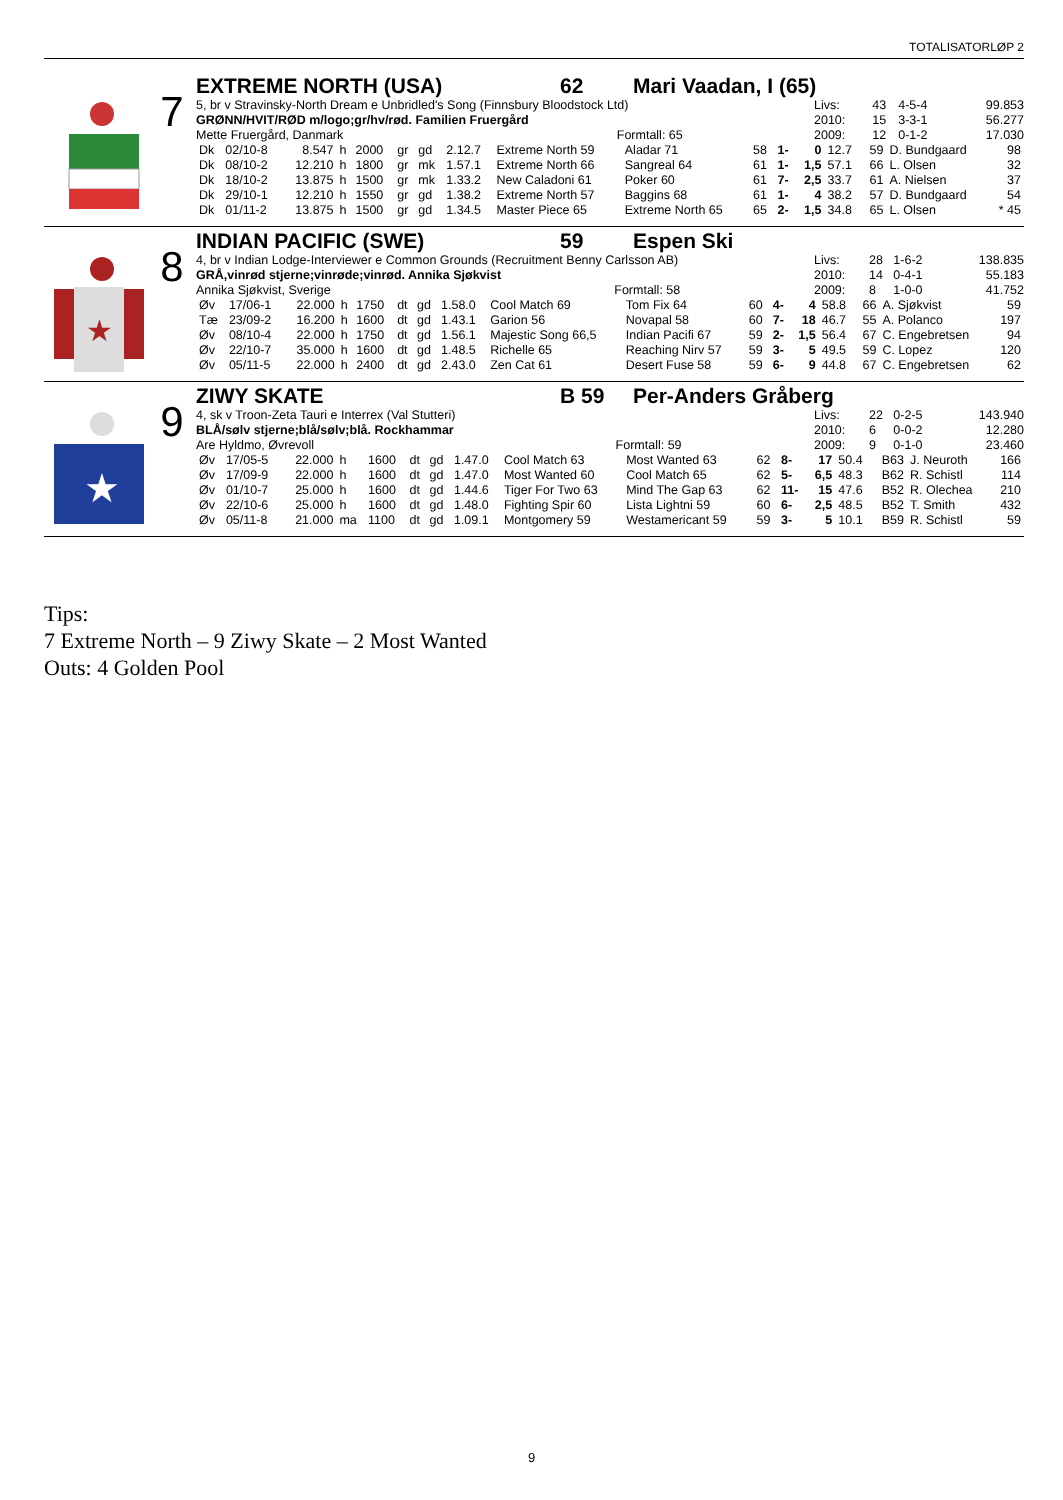TOTALISATORLØP 2
7
EXTREME NORTH (USA) 62 Mari Vaadan, I (65)
5, br v Stravinsky-North Dream e Unbridled's Song (Finnsbury Bloodstock Ltd)
GRØNN/HVIT/RØD m/logo;gr/hv/rød. Familien Fruergård
Mette Fruergård, Danmark Formtall: 65
| Livs: | 43 | 4-5-4 | 99.853 |
| 2010: | 15 | 3-3-1 | 56.277 |
| 2009: | 12 | 0-1-2 | 17.030 |
| Dk | 02/10-8 | 8.547 | h | 2000 | gr | gd | 2.12.7 | Extreme North 59 | Aladar 71 | 58 | 1- | 0 | 12.7 | 59 | D. Bundgaard | 98 |
| Dk | 08/10-2 | 12.210 | h | 1800 | gr | mk | 1.57.1 | Extreme North 66 | Sangreal 64 | 61 | 1- | 1,5 | 57.1 | 66 | L. Olsen | 32 |
| Dk | 18/10-2 | 13.875 | h | 1500 | gr | mk | 1.33.2 | New Caladoni 61 | Poker 60 | 61 | 7- | 2,5 | 33.7 | 61 | A. Nielsen | 37 |
| Dk | 29/10-1 | 12.210 | h | 1550 | gr | gd | 1.38.2 | Extreme North 57 | Baggins 68 | 61 | 1- | 4 | 38.2 | 57 | D. Bundgaard | 54 |
| Dk | 01/11-2 | 13.875 | h | 1500 | gr | gd | 1.34.5 | Master Piece 65 | Extreme North 65 | 65 | 2- | 1,5 | 34.8 | 65 | L. Olsen | * 45 |
★
8
INDIAN PACIFIC (SWE) 59 Espen Ski
4, br v Indian Lodge-Interviewer e Common Grounds (Recruitment Benny Carlsson AB)
GRÅ,vinrød stjerne;vinrøde;vinrød. Annika Sjøkvist
Annika Sjøkvist, Sverige Formtall: 58
| Livs: | 28 | 1-6-2 | 138.835 |
| 2010: | 14 | 0-4-1 | 55.183 |
| 2009: | 8 | 1-0-0 | 41.752 |
| Øv | 17/06-1 | 22.000 | h | 1750 | dt | gd | 1.58.0 | Cool Match 69 | Tom Fix 64 | 60 | 4- | 4 | 58.8 | 66 | A. Sjøkvist | 59 |
| Tæ | 23/09-2 | 16.200 | h | 1600 | dt | gd | 1.43.1 | Garion 56 | Novapal 58 | 60 | 7- | 18 | 46.7 | 55 | A. Polanco | 197 |
| Øv | 08/10-4 | 22.000 | h | 1750 | dt | gd | 1.56.1 | Majestic Song 66,5 | Indian Pacifi 67 | 59 | 2- | 1,5 | 56.4 | 67 | C. Engebretsen | 94 |
| Øv | 22/10-7 | 35.000 | h | 1600 | dt | gd | 1.48.5 | Richelle 65 | Reaching Nirv 57 | 59 | 3- | 5 | 49.5 | 59 | C. Lopez | 120 |
| Øv | 05/11-5 | 22.000 | h | 2400 | dt | gd | 2.43.0 | Zen Cat 61 | Desert Fuse 58 | 59 | 6- | 9 | 44.8 | 67 | C. Engebretsen | 62 |
★
9
ZIWY SKATE B 59 Per-Anders Gråberg
4, sk v Troon-Zeta Tauri e Interrex (Val Stutteri)
BLÅ/sølv stjerne;blå/sølv;blå. Rockhammar
Are Hyldmo, Øvrevoll Formtall: 59
| Livs: | 22 | 0-2-5 | 143.940 |
| 2010: | 6 | 0-0-2 | 12.280 |
| 2009: | 9 | 0-1-0 | 23.460 |
| Øv | 17/05-5 | 22.000 | h | 1600 | dt | gd | 1.47.0 | Cool Match 63 | Most Wanted 63 | 62 | 8- | 17 | 50.4 | B63 | J. Neuroth | 166 |
| Øv | 17/09-9 | 22.000 | h | 1600 | dt | gd | 1.47.0 | Most Wanted 60 | Cool Match 65 | 62 | 5- | 6,5 | 48.3 | B62 | R. Schistl | 114 |
| Øv | 01/10-7 | 25.000 | h | 1600 | dt | gd | 1.44.6 | Tiger For Two 63 | Mind The Gap 63 | 62 | 11- | 15 | 47.6 | B52 | R. Olechea | 210 |
| Øv | 22/10-6 | 25.000 | h | 1600 | dt | gd | 1.48.0 | Fighting Spir 60 | Lista Lightni 59 | 60 | 6- | 2,5 | 48.5 | B52 | T. Smith | 432 |
| Øv | 05/11-8 | 21.000 | ma | 1100 | dt | gd | 1.09.1 | Montgomery 59 | Westamericant 59 | 59 | 3- | 5 | 10.1 | B59 | R. Schistl | 59 |
Tips:
7 Extreme North – 9 Ziwy Skate – 2 Most Wanted
Outs: 4 Golden Pool
9